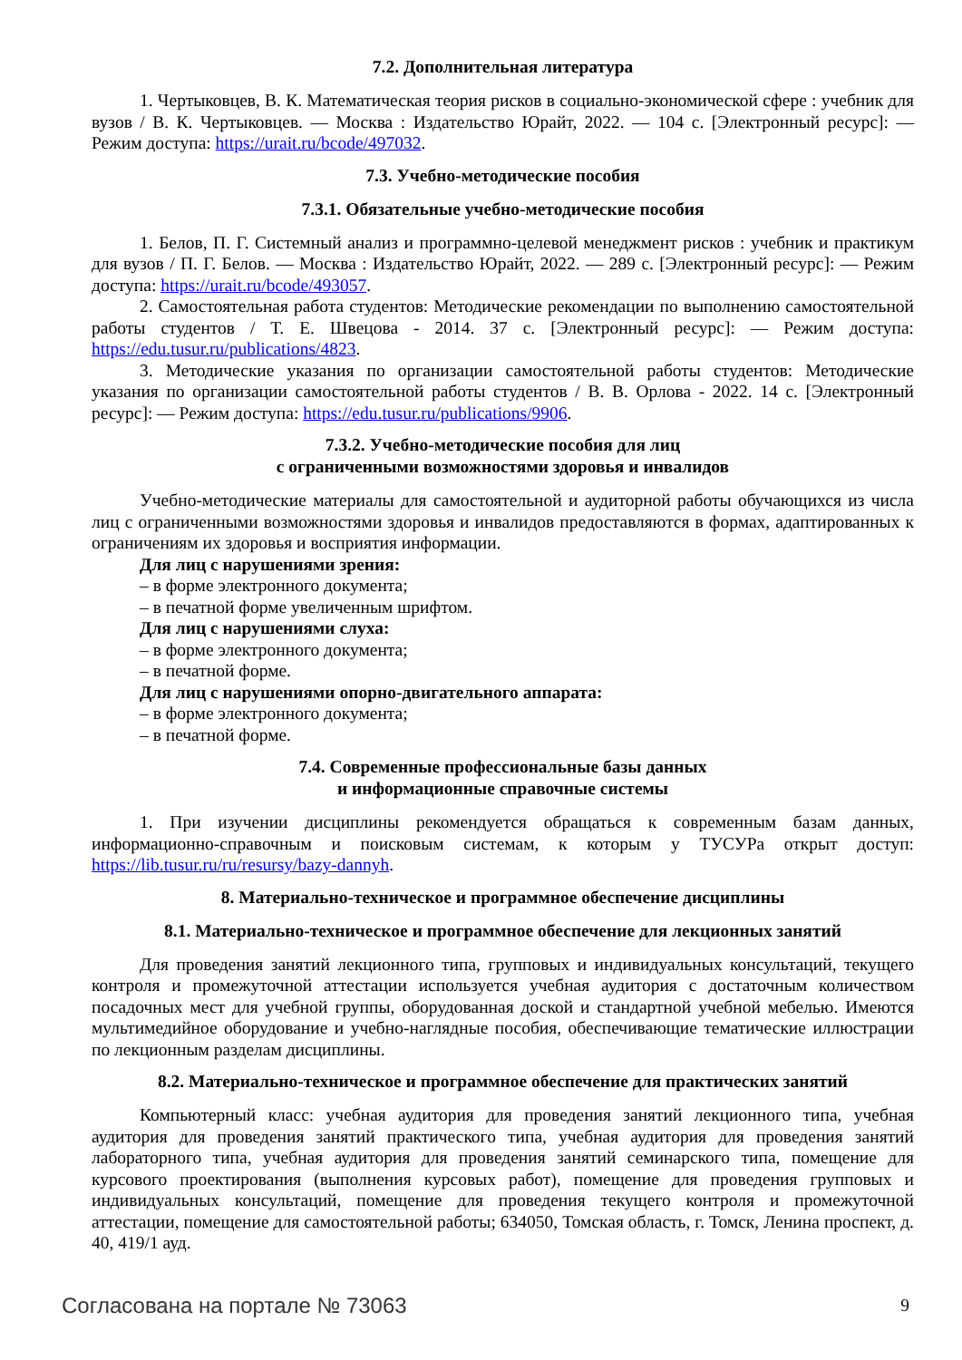7.2. Дополнительная литература
1. Чертыковцев, В. К. Математическая теория рисков в социально-экономической сфере : учебник для вузов / В. К. Чертыковцев. — Москва : Издательство Юрайт, 2022. — 104 с. [Электронный ресурс]: — Режим доступа: https://urait.ru/bcode/497032.
7.3. Учебно-методические пособия
7.3.1. Обязательные учебно-методические пособия
1. Белов, П. Г. Системный анализ и программно-целевой менеджмент рисков : учебник и практикум для вузов / П. Г. Белов. — Москва : Издательство Юрайт, 2022. — 289 с. [Электронный ресурс]: — Режим доступа: https://urait.ru/bcode/493057.
2. Самостоятельная работа студентов: Методические рекомендации по выполнению самостоятельной работы студентов / Т. Е. Швецова - 2014. 37 с. [Электронный ресурс]: — Режим доступа: https://edu.tusur.ru/publications/4823.
3. Методические указания по организации самостоятельной работы студентов: Методические указания по организации самостоятельной работы студентов / В. В. Орлова - 2022. 14 с. [Электронный ресурс]: — Режим доступа: https://edu.tusur.ru/publications/9906.
7.3.2. Учебно-методические пособия для лиц
с ограниченными возможностями здоровья и инвалидов
Учебно-методические материалы для самостоятельной и аудиторной работы обучающихся из числа лиц с ограниченными возможностями здоровья и инвалидов предоставляются в формах, адаптированных к ограничениям их здоровья и восприятия информации.
Для лиц с нарушениями зрения:
– в форме электронного документа;
– в печатной форме увеличенным шрифтом.
Для лиц с нарушениями слуха:
– в форме электронного документа;
– в печатной форме.
Для лиц с нарушениями опорно-двигательного аппарата:
– в форме электронного документа;
– в печатной форме.
7.4. Современные профессиональные базы данных
и информационные справочные системы
1. При изучении дисциплины рекомендуется обращаться к современным базам данных, информационно-справочным и поисковым системам, к которым у ТУСУРа открыт доступ: https://lib.tusur.ru/ru/resursy/bazy-dannyh.
8. Материально-техническое и программное обеспечение дисциплины
8.1. Материально-техническое и программное обеспечение для лекционных занятий
Для проведения занятий лекционного типа, групповых и индивидуальных консультаций, текущего контроля и промежуточной аттестации используется учебная аудитория с достаточным количеством посадочных мест для учебной группы, оборудованная доской и стандартной учебной мебелью. Имеются мультимедийное оборудование и учебно-наглядные пособия, обеспечивающие тематические иллюстрации по лекционным разделам дисциплины.
8.2. Материально-техническое и программное обеспечение для практических занятий
Компьютерный класс: учебная аудитория для проведения занятий лекционного типа, учебная аудитория для проведения занятий практического типа, учебная аудитория для проведения занятий лабораторного типа, учебная аудитория для проведения занятий семинарского типа, помещение для курсового проектирования (выполнения курсовых работ), помещение для проведения групповых и индивидуальных консультаций, помещение для проведения текущего контроля и промежуточной аттестации, помещение для самостоятельной работы; 634050, Томская область, г. Томск, Ленина проспект, д. 40, 419/1 ауд.
Согласована на портале № 73063 9